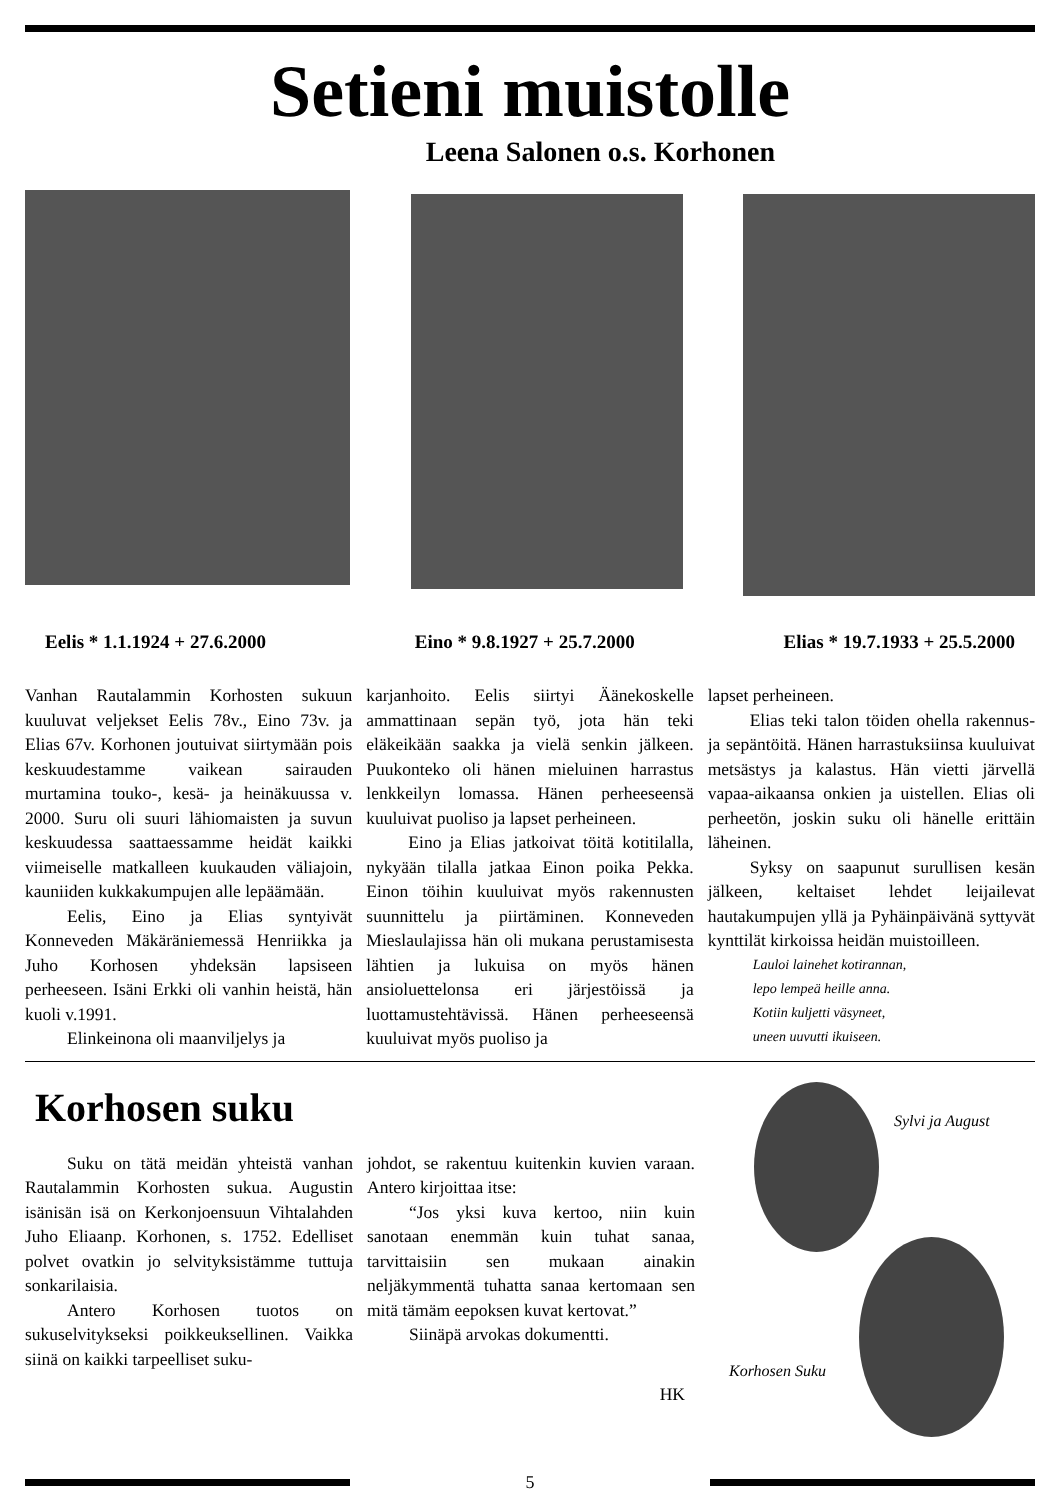Setieni muistolle
Leena Salonen o.s. Korhonen
Eelis * 1.1.1924 + 27.6.2000 Eino * 9.8.1927 + 25.7.2000 Elias * 19.7.1933 + 25.5.2000
Vanhan Rautalammin Korhosten sukuun kuuluvat veljekset Eelis 78v., Eino 73v. ja Elias 67v. Korhonen joutuivat siirtymään pois keskuudestamme vaikean sairauden murtamina touko-, kesä- ja heinäkuussa v. 2000. Suru oli suuri lähiomaisten ja suvun keskuudessa saattaessamme heidät kaikki viimeiselle matkalleen kuukauden väliajoin, kauniiden kukkakumpujen alle lepäämään.
Eelis, Eino ja Elias syntyivät Konneveden Mäkäräniemessä Henriikka ja Juho Korhosen yhdeksän lapsiseen perheeseen. Isäni Erkki oli vanhin heistä, hän kuoli v.1991.
Elinkeinona oli maanviljelys ja
karjanhoito. Eelis siirtyi Äänekoskelle ammattinaan sepän työ, jota hän teki eläkeikään saakka ja vielä senkin jälkeen. Puukonteko oli hänen mieluinen harrastus lenkkeilyn lomassa. Hänen perheeseensä kuuluivat puoliso ja lapset perheineen.
Eino ja Elias jatkoivat töitä kotitilalla, nykyään tilalla jatkaa Einon poika Pekka. Einon töihin kuuluivat myös rakennusten suunnittelu ja piirtäminen. Konneveden Mieslaulajissa hän oli mukana perustamisesta lähtien ja lukuisa on myös hänen ansioluettelonsa eri järjestöissä ja luottamustehtävissä. Hänen perheeseensä kuuluivat myös puoliso ja
lapset perheineen.
Elias teki talon töiden ohella rakennus- ja sepäntöitä. Hänen harrastuksiinsa kuuluivat metsästys ja kalastus. Hän vietti järvellä vapaa-aikaansa onkien ja uistellen. Elias oli perheetön, joskin suku oli hänelle erittäin läheinen.
Syksy on saapunut surullisen kesän jälkeen, keltaiset lehdet leijailevat hautakumpujen yllä ja Pyhäinpäivänä syttyvät kynttilät kirkoissa heidän muistoilleen.
Lauloi lainehet kotirannan,
lepo lempeä heille anna.
Kotiin kuljetti väsyneet,
uneen uuvutti ikuiseen.
Korhosen suku
Suku on tätä meidän yhteistä vanhan Rautalammin Korhosten sukua. Augustin isänisän isä on Kerkonjoensuun Vihtalahden Juho Eliaanp. Korhonen, s. 1752. Edelliset polvet ovatkin jo selvityksistämme tuttuja sonkarilaisia.
Antero Korhosen tuotos on sukuselvitykseksi poikkeuksellinen. Vaikka siinä on kaikki tarpeelliset suku-
johdot, se rakentuu kuitenkin kuvien varaan. Antero kirjoittaa itse:
“Jos yksi kuva kertoo, niin kuin sanotaan enemmän kuin tuhat sanaa, tarvittaisiin sen mukaan ainakin neljäkymmentä tuhatta sanaa kertomaan sen mitä tämäm eepoksen kuvat kertovat.”
Siinäpä arvokas dokumentti.
HK
Sylvi ja August
Korhosen Suku
5